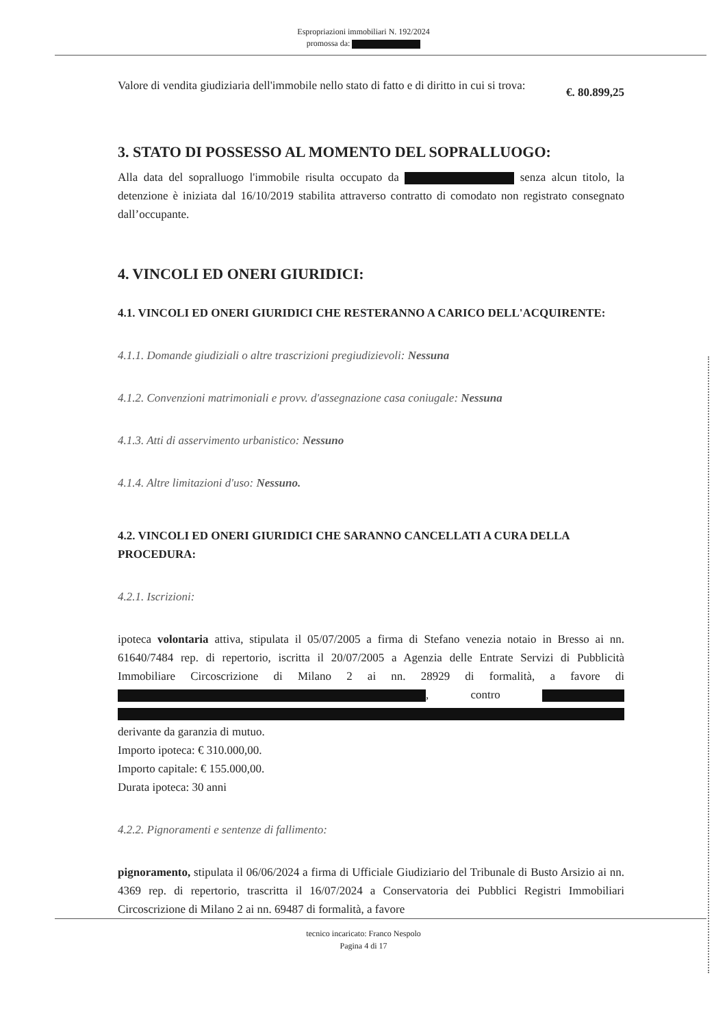Espropriazioni immobiliari N. 192/2024
promossa da:
Valore di vendita giudiziaria dell'immobile nello stato di fatto e di diritto in cui si trova:
€. 80.899,25
3. STATO DI POSSESSO AL MOMENTO DEL SOPRALLUOGO:
Alla data del sopralluogo l'immobile risulta occupato da senza alcun titolo, la detenzione è iniziata dal 16/10/2019 stabilita attraverso contratto di comodato non registrato consegnato dall’occupante.
4. VINCOLI ED ONERI GIURIDICI:
4.1. VINCOLI ED ONERI GIURIDICI CHE RESTERANNO A CARICO DELL'ACQUIRENTE:
4.1.1. Domande giudiziali o altre trascrizioni pregiudizievoli: Nessuna
4.1.2. Convenzioni matrimoniali e provv. d'assegnazione casa coniugale: Nessuna
4.1.3. Atti di asservimento urbanistico: Nessuno
4.1.4. Altre limitazioni d'uso: Nessuno.
4.2. VINCOLI ED ONERI GIURIDICI CHE SARANNO CANCELLATI A CURA DELLA PROCEDURA:
4.2.1. Iscrizioni:
ipoteca volontaria attiva, stipulata il 05/07/2005 a firma di Stefano venezia notaio in Bresso ai nn. 61640/7484 rep. di repertorio, iscritta il 20/07/2005 a Agenzia delle Entrate Servizi di Pubblicità Immobiliare Circoscrizione di Milano 2 ai nn. 28929 di formalità, a favore di , contro
derivante da garanzia di mutuo.
Importo ipoteca: € 310.000,00.
Importo capitale: € 155.000,00.
Durata ipoteca: 30 anni
4.2.2. Pignoramenti e sentenze di fallimento:
pignoramento, stipulata il 06/06/2024 a firma di Ufficiale Giudiziario del Tribunale di Busto Arsizio ai nn. 4369 rep. di repertorio, trascritta il 16/07/2024 a Conservatoria dei Pubblici Registri Immobiliari Circoscrizione di Milano 2 ai nn. 69487 di formalità, a favore
tecnico incaricato: Franco Nespolo
Pagina 4 di 17